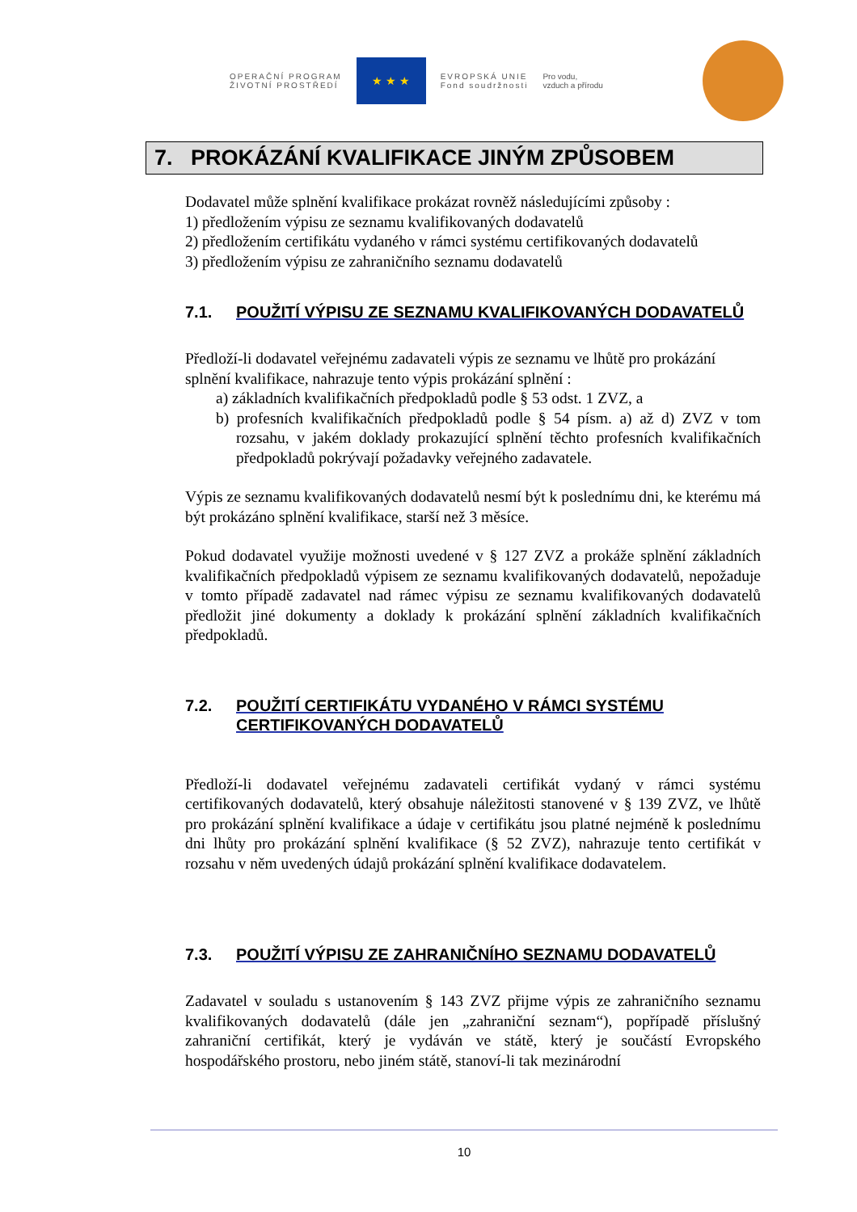OPERAČNÍ PROGRAM
ŽIVOTNÍ PROSTŘEDÍ
★ ★ ★
EVROPSKÁ UNIE
Fond soudržnosti
Pro vodu,
vzduch a přírodu
7. PROKÁZÁNÍ KVALIFIKACE JINÝM ZPŮSOBEM
Dodavatel může splnění kvalifikace prokázat rovněž následujícími způsoby :
1) předložením výpisu ze seznamu kvalifikovaných dodavatelů
2) předložením certifikátu vydaného v rámci systému certifikovaných dodavatelů
3) předložením výpisu ze zahraničního seznamu dodavatelů
7.1. POUŽITÍ VÝPISU ZE SEZNAMU KVALIFIKOVANÝCH DODAVATELŮ
Předloží-li dodavatel veřejnému zadavateli výpis ze seznamu ve lhůtě pro prokázání
splnění kvalifikace, nahrazuje tento výpis prokázání splnění :
a) základních kvalifikačních předpokladů podle § 53 odst. 1 ZVZ, a
b) profesních kvalifikačních předpokladů podle § 54 písm. a) až d) ZVZ v tom rozsahu, v jakém doklady prokazující splnění těchto profesních kvalifikačních předpokladů pokrývají požadavky veřejného zadavatele.
Výpis ze seznamu kvalifikovaných dodavatelů nesmí být k poslednímu dni, ke kterému má být prokázáno splnění kvalifikace, starší než 3 měsíce.
Pokud dodavatel využije možnosti uvedené v § 127 ZVZ a prokáže splnění základních kvalifikačních předpokladů výpisem ze seznamu kvalifikovaných dodavatelů, nepožaduje v tomto případě zadavatel nad rámec výpisu ze seznamu kvalifikovaných dodavatelů předložit jiné dokumenty a doklady k prokázání splnění základních kvalifikačních předpokladů.
7.2. POUŽITÍ CERTIFIKÁTU VYDANÉHO V RÁMCI SYSTÉMU CERTIFIKOVANÝCH DODAVATELŮ
Předloží-li dodavatel veřejnému zadavateli certifikát vydaný v rámci systému certifikovaných dodavatelů, který obsahuje náležitosti stanovené v § 139 ZVZ, ve lhůtě pro prokázání splnění kvalifikace a údaje v certifikátu jsou platné nejméně k poslednímu dni lhůty pro prokázání splnění kvalifikace (§ 52 ZVZ), nahrazuje tento certifikát v rozsahu v něm uvedených údajů prokázání splnění kvalifikace dodavatelem.
7.3. POUŽITÍ VÝPISU ZE ZAHRANIČNÍHO SEZNAMU DODAVATELŮ
Zadavatel v souladu s ustanovením § 143 ZVZ přijme výpis ze zahraničního seznamu kvalifikovaných dodavatelů (dále jen „zahraniční seznam“), popřípadě příslušný zahraniční certifikát, který je vydáván ve státě, který je součástí Evropského hospodářského prostoru, nebo jiném státě, stanoví-li tak mezinárodní
10